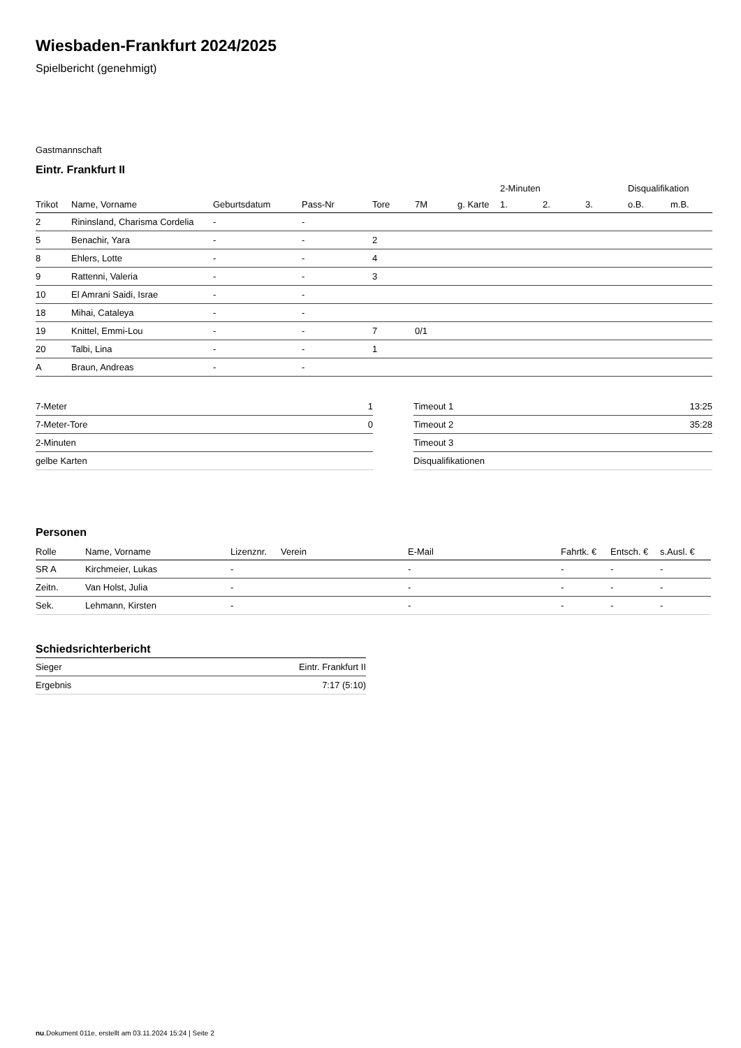Wiesbaden-Frankfurt 2024/2025
Spielbericht (genehmigt)
Gastmannschaft
Eintr. Frankfurt II
| | | | | | | | 2-Minuten | | | Disqualifikation | |
| --- | --- | --- | --- | --- | --- | --- | --- | --- | --- | --- | --- |
| Trikot | Name, Vorname | Geburtsdatum | Pass-Nr | Tore | 7M | g. Karte | 1. | 2. | 3. | o.B. | m.B. |
| 2 | Rininsland, Charisma Cordelia | - | - | | | | | | | | |
| 5 | Benachir, Yara | - | - | 2 | | | | | | | |
| 8 | Ehlers, Lotte | - | - | 4 | | | | | | | |
| 9 | Rattenni, Valeria | - | - | 3 | | | | | | | |
| 10 | El Amrani Saidi, Israe | - | - | | | | | | | | |
| 18 | Mihai, Cataleya | - | - | | | | | | | | |
| 19 | Knittel, Emmi-Lou | - | - | 7 | 0/1 | | | | | | |
| 20 | Talbi, Lina | - | - | 1 | | | | | | | |
| A | Braun, Andreas | - | - | | | | | | | | |
| 7-Meter | 1 |
| 7-Meter-Tore | 0 |
| 2-Minuten | |
| gelbe Karten | |
| Timeout 1 | 13:25 |
| Timeout 2 | 35:28 |
| Timeout 3 | |
| Disqualifikationen | |
Personen
| Rolle | Name, Vorname | Lizenznr. | Verein | E-Mail | Fahrtk. € | Entsch. € | s.Ausl. € |
| --- | --- | --- | --- | --- | --- | --- | --- |
| SR A | Kirchmeier, Lukas | - | | - | - | - | - |
| Zeitn. | Van Holst, Julia | - | | - | - | - | - |
| Sek. | Lehmann, Kirsten | - | | - | - | - | - |
Schiedsrichterbericht
| Sieger | Eintr. Frankfurt II |
| Ergebnis | 7:17 (5:10) |
nu.Dokument 011e, erstellt am 03.11.2024 15:24 | Seite 2